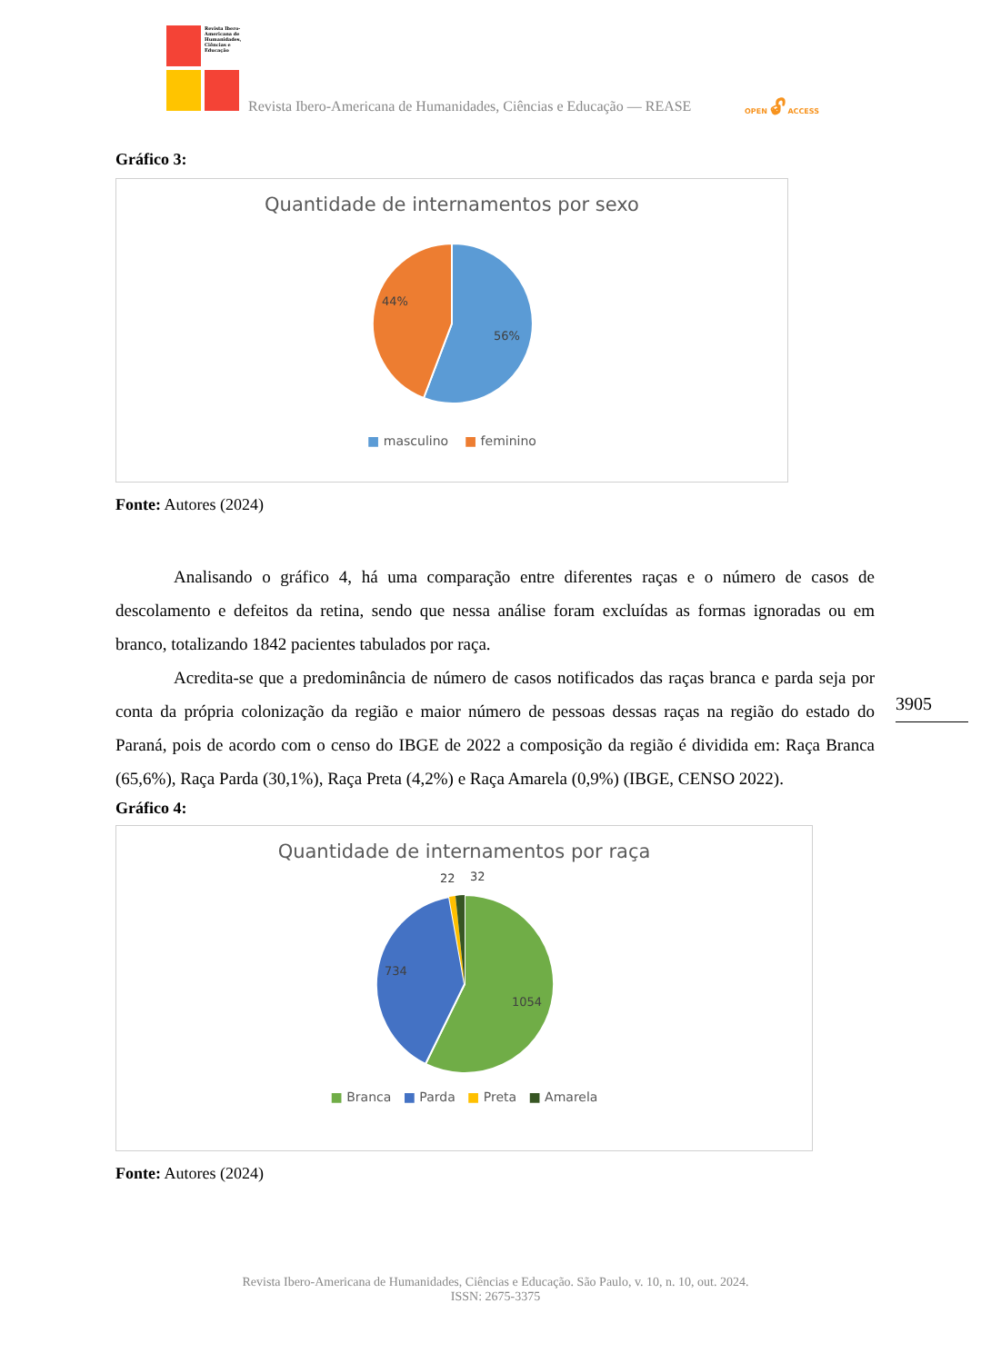Revista Ibero-Americana de Humanidades, Ciências e Educação
Revista Ibero-Americana de Humanidades, Ciências e Educação — REASE OPEN 🔓︎ ACCESS
Gráfico 3:
Quantidade de internamentos por sexo
44%
56%
■ masculino ■ feminino
Fonte: Autores (2024)
Analisando o gráfico 4, há uma comparação entre diferentes raças e o número de casos de descolamento e defeitos da retina, sendo que nessa análise foram excluídas as formas ignoradas ou em branco, totalizando 1842 pacientes tabulados por raça.
Acredita-se que a predominância de número de casos notificados das raças branca e parda seja por conta da própria colonização da região e maior número de pessoas dessas raças na região do estado do Paraná, pois de acordo com o censo do IBGE de 2022 a composição da região é dividida em: Raça Branca (65,6%), Raça Parda (30,1%), Raça Preta (4,2%) e Raça Amarela (0,9%) (IBGE, CENSO 2022).
Gráfico 4:
Quantidade de internamentos por raça
22
32
734
1054
■ Branca ■ Parda ■ Preta ■ Amarela
Fonte: Autores (2024)
3905
Revista Ibero-Americana de Humanidades, Ciências e Educação. São Paulo, v. 10, n. 10, out. 2024.
ISSN: 2675-3375